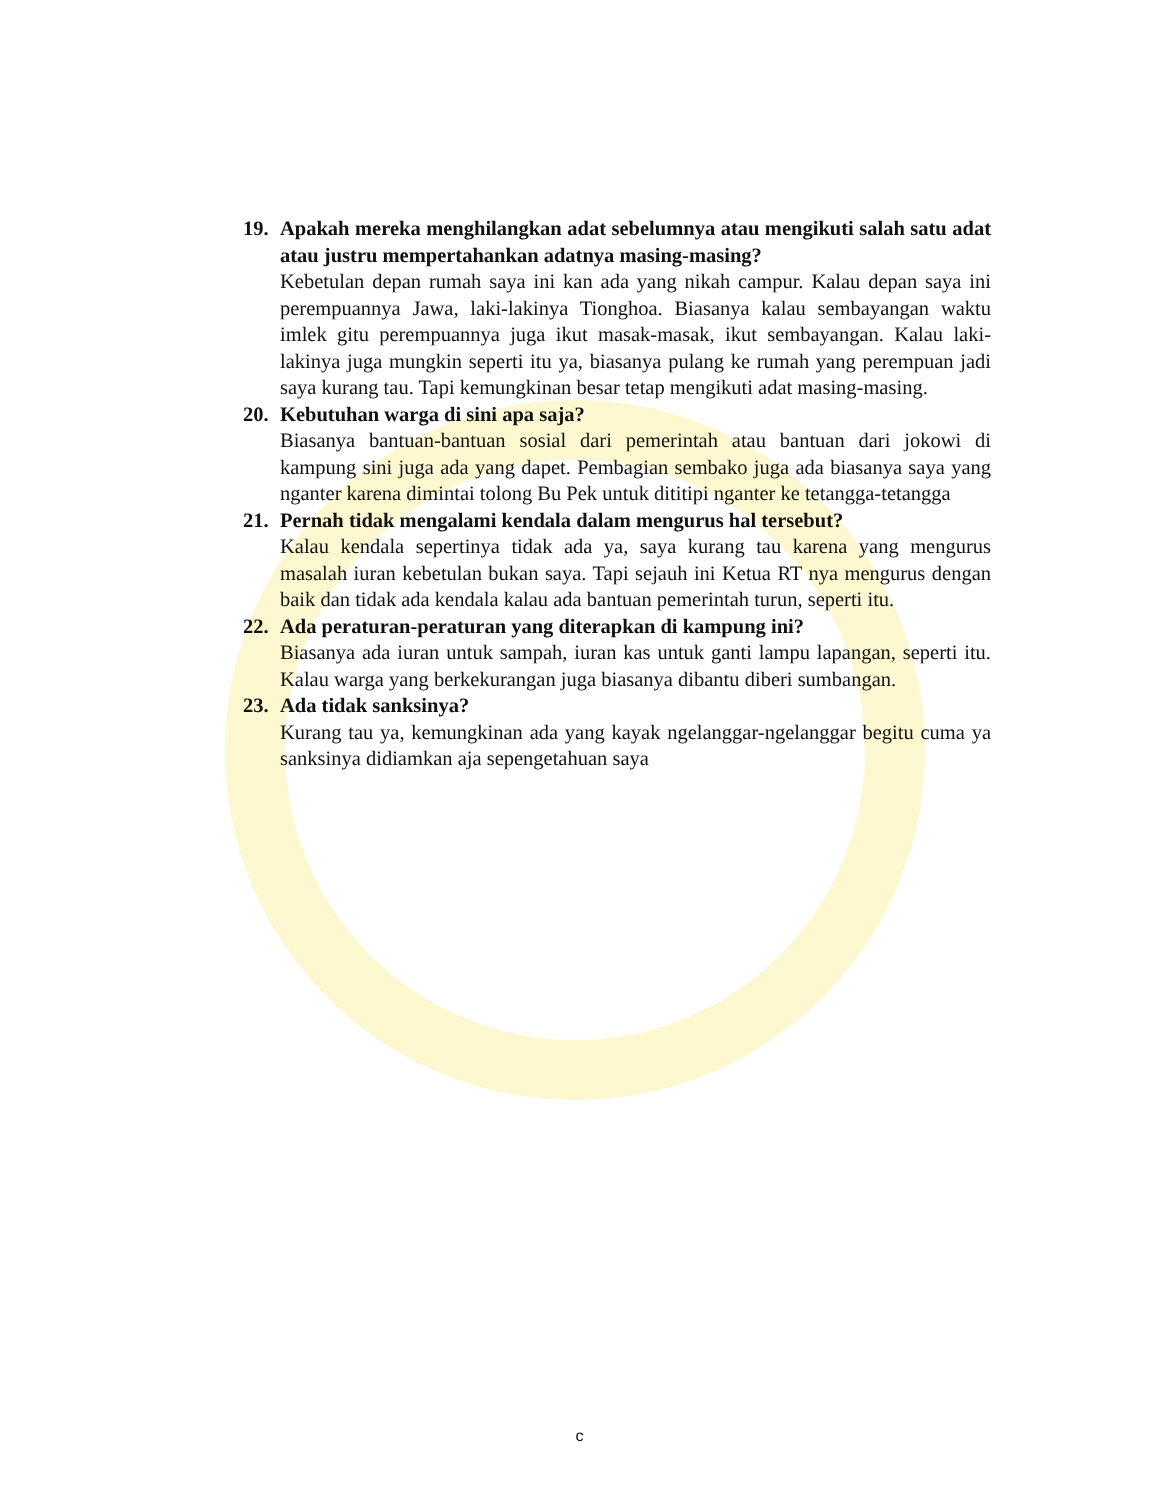19. Apakah mereka menghilangkan adat sebelumnya atau mengikuti salah satu adat atau justru mempertahankan adatnya masing-masing?
Kebetulan depan rumah saya ini kan ada yang nikah campur. Kalau depan saya ini perempuannya Jawa, laki-lakinya Tionghoa. Biasanya kalau sembayangan waktu imlek gitu perempuannya juga ikut masak-masak, ikut sembayangan. Kalau laki-lakinya juga mungkin seperti itu ya, biasanya pulang ke rumah yang perempuan jadi saya kurang tau. Tapi kemungkinan besar tetap mengikuti adat masing-masing.
20. Kebutuhan warga di sini apa saja?
Biasanya bantuan-bantuan sosial dari pemerintah atau bantuan dari jokowi di kampung sini juga ada yang dapet. Pembagian sembako juga ada biasanya saya yang nganter karena dimintai tolong Bu Pek untuk dititipi nganter ke tetangga-tetangga
21. Pernah tidak mengalami kendala dalam mengurus hal tersebut?
Kalau kendala sepertinya tidak ada ya, saya kurang tau karena yang mengurus masalah iuran kebetulan bukan saya. Tapi sejauh ini Ketua RT nya mengurus dengan baik dan tidak ada kendala kalau ada bantuan pemerintah turun, seperti itu.
22. Ada peraturan-peraturan yang diterapkan di kampung ini?
Biasanya ada iuran untuk sampah, iuran kas untuk ganti lampu lapangan, seperti itu. Kalau warga yang berkekurangan juga biasanya dibantu diberi sumbangan.
23. Ada tidak sanksinya?
Kurang tau ya, kemungkinan ada yang kayak ngelanggar-ngelanggar begitu cuma ya sanksinya didiamkan aja sepengetahuan saya
c